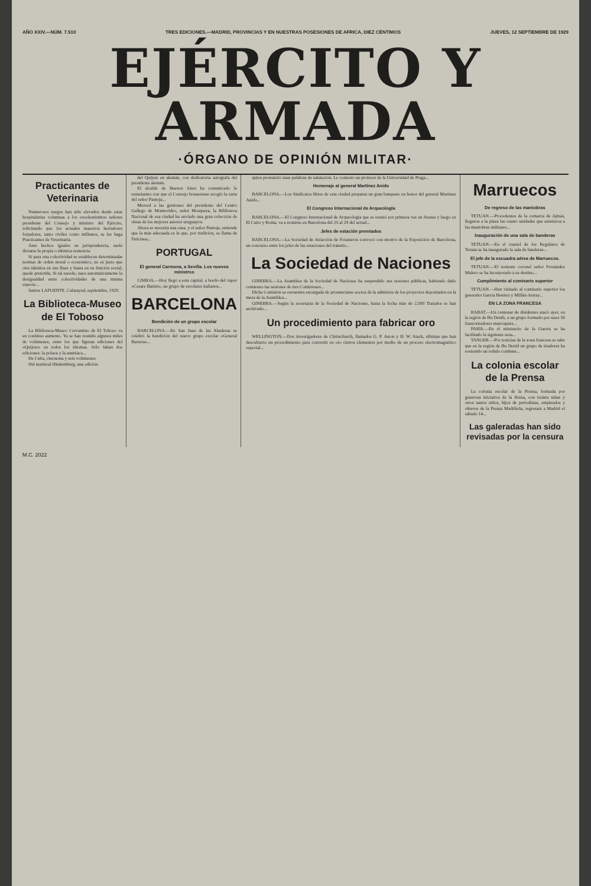AÑO XXIV.—NÚM. 7.510 TRES EDICIONES.—MADRID, PROVINCIAS Y EN NUESTRAS POSESIONES DE AFRICA, DIEZ CÉNTIMOS JUEVES, 12 SEPTIEMBRE DE 1929
EJÉRCITO Y ARMADA
·ÓRGANO DE OPINIÓN MILITAR·
Practicantes de Veterinaria
Numerosos ruegos han sido elevados desde estas hospitalarias columnas a los excelentísimos señores presidente del Consejo y ministro del Ejército, solicitando que los actuales maestros herradores forjadores, tanto civiles como militares, se les haga Practicantes de Veterinaria.
Ante hechos iguales en jurisprudencia, suele dictarse la propia o idéntica sentencia.
Si para una colectividad se establecen determinadas normas de orden moral o económico, no es justo que otra idéntica en sus fines y hasta en su función social, quede preterida. Si tal sucede, nace automáticamente la desigualdad entre colectividades de una misma especie...
Santos LAFUENTE. Calatayud, septiembre, 1929.
La Biblioteca-Museo de El Toboso
La Biblioteca-Museo Cervantino de El Toboso va en continuo aumento. Ya se han reunido algunos miles de volúmenes, entre los que figuran ediciones del «Quijote» en todos los idiomas. Sólo faltan dos ediciones: la polaca y la austriaca...
De Cuba, cincuenta y seis volúmenes.
Del mariscal Hindemburg, una edición
del Quijote en alemán, con dedicatoria autógrafa del presidente alemán.
El alcalde de Buenos Aires ha comunicado le entusiasmo con que el Concejo bonaerense acogió la carta del señor Pantoja...
Merced a las gestiones del presidente del Centro Gallego de Montevideo, señor Mosquera, la Biblioteca Nacional de esa ciudad ha enviado una gran colección de obras de los mejores autores uruguayos.
Ahora se necesita una casa, y el señor Pantoja, entiende que la más adecuada es la que, por tradición, se llama de Dulcinea...
PORTUGAL
El general Carmona, a Sevilla. Los nuevos ministros
LISBOA.—Hoy llegó a esta capital, a bordo del vapor «Cesare Batisti», un grupo de escolares italianos...
BARCELONA
Bendición de un grupo escolar
BARCELONA.—En San Juan de las Abadesas se celebró la bendición del nuevo grupo escolar «General Barrera»...
quien pronunció unas palabras de salutación. Le contestó un profesor de la Universidad de Praga...
Homenaje al general Martínez Anido
BARCELONA.—Los Sindicatos libres de esta ciudad preparan un gran banquete en honor del general Martínez Anido...
El Congreso Internacional de Arqueología
BARCELONA.—El Congreso Internacional de Arqueología que se reunió por primera vez en Atenas y luego en El Cairo y Roma, va a reunirse en Barcelona del 25 al 29 del actual...
Jefes de estación premiados
BARCELONA.—La Sociedad de Atracción de Forasteros convocó con motivo de la Exposición de Barcelona, un concurso entre los jefes de las estaciones del tránsito...
La Sociedad de Naciones
GINEBRA.—La Asamblea de la Sociedad de Naciones ha suspendido sus sesiones públicas, habiendo dado comienzo las sesiones de tres Comisiones...
Dicha Comisión se encuentra encargada de pronunciarse acerca de la admisión de los proyectos depositados en la mesa de la Asamblea...
GINEBRA.—Según la secretaría de la Sociedad de Naciones, hasta la fecha más de 2.500 Tratados se han archivado...
Un procedimiento para fabricar oro
WELLINGTON.—Dos investigadores de Christchurch, llamados G. P. Aston y H. W. Atack, afirman que han descubierto un procedimiento para convertir en oro ciertos elementos por medio de un proceso electromagnético especial...
Marruecos
De regreso de las maniobras
TETUAN.—Procedentes de la comarca de Ajmás, llegaron a la plaza las cuatro unidades que asistieron a las maniobras militares...
Inauguración de una sala de banderas
TETUAN.—En el cuartel de los Regulares de Tetuán se ha inaugurado la sala de banderas...
El jefe de la escuadra aérea de Marruecos.
TETUAN.—El teniente coronel señor Fernández Mulero se ha incorporado a su destino...
Cumplimiento al comisario superior
TETUAN.—Han visitado al comisario superior los generales García Benítez y Millán-Astray...
EN LA ZONA FRANCESA
RABAT.—Un centenar de disidentes atacó ayer, en la región de Bu Denib, a un grupo formado por unos 50 francotiradores marroquíes...
PARIS.—En el ministerio de la Guerra se ha facilitado la siguiente nota...
TANGER.—Por noticias de la zona francesa se sabe que en la región de Bu Denid un grupo de tiradores ha sostenido un reñido combate...
La colonia escolar de la Prensa
La colonia escolar de la Prensa, formada por generosa iniciativa de la Reina, con treinta niñas y otros tantos niños, hijos de periodistas, empleados y obreros de la Prensa Madrileña, regresará a Madrid el sábado 14...
Las galeradas han sido revisadas por la censura
M.C. 2022